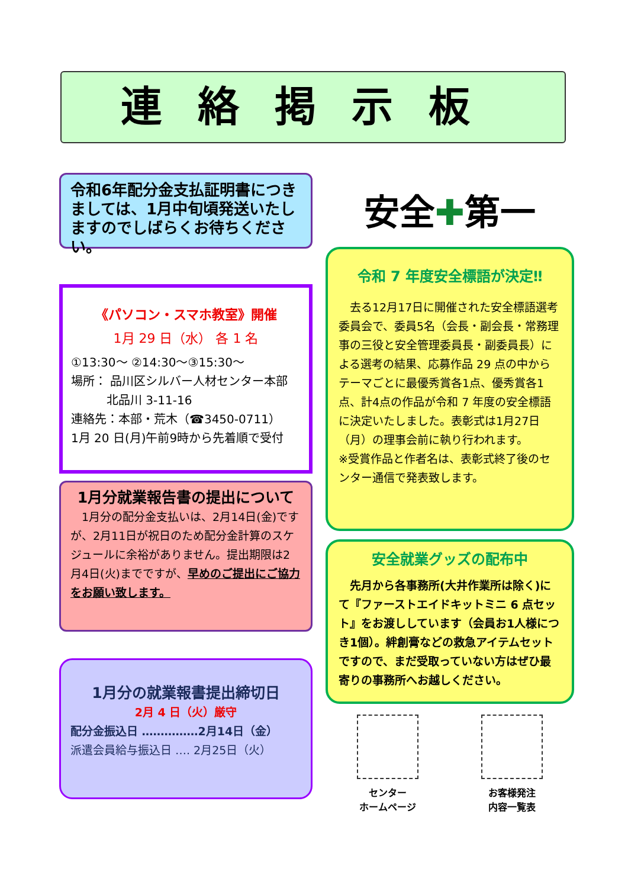連絡掲示板
令和6年配分金支払証明書につきましては、1月中旬頃発送いたしますのでしばらくお待ちください。
《パソコン・スマホ教室》開催
1月 29 日（水） 各 1 名
①13:30～ ②14:30～③15:30～
場所： 品川区シルバー人材センター本部
　　　北品川 3-11-16
連絡先：本部・荒木（☎3450-0711）
1月 20 日(月)午前9時から先着順で受付
1月分就業報告書の提出について
　1月分の配分金支払いは、2月14日(金)ですが、2月11日が祝日のため配分金計算のスケジュールに余裕がありません。提出期限は2月4日(火)までですが、早めのご提出にご協力をお願い致します。
1月分の就業報書提出締切日
2月 4 日（火）厳守
配分金振込日 ……………2月14日（金）
派遣会員給与振込日 …. 2月25日（火）
安全✚第一
令和 7 年度安全標語が決定‼
　去る12月17日に開催された安全標語選考委員会で、委員5名（会長・副会長・常務理事の三役と安全管理委員長・副委員長）による選考の結果、応募作品 29 点の中からテーマごとに最優秀賞各1点、優秀賞各1点、計4点の作品が令和 7 年度の安全標語に決定いたしました。表彰式は1月27日（月）の理事会前に執り行われます。
※受賞作品と作者名は、表彰式終了後のセンター通信で発表致します。
安全就業グッズの配布中
　先月から各事務所(大井作業所は除く)にて『ファーストエイドキットミニ 6 点セット』をお渡ししています（会員お1人様につき1個）。絆創膏などの救急アイテムセットですので、まだ受取っていない方はぜひ最寄りの事務所へお越しください。
センター
ホームページ
お客様発注
内容一覧表